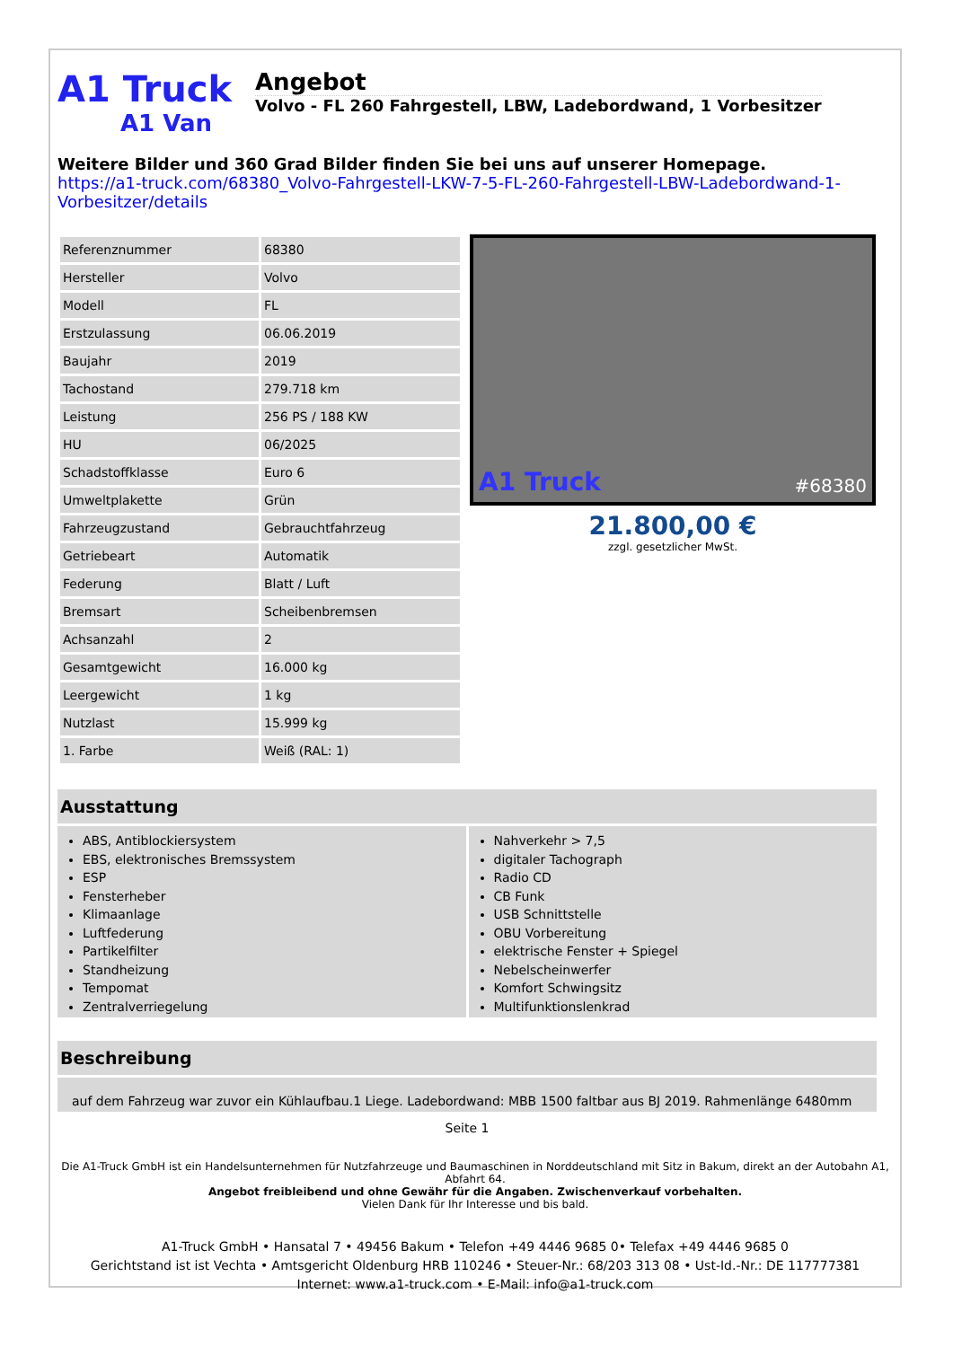A1 Truck
A1 Van
Angebot
Volvo - FL 260 Fahrgestell, LBW, Ladebordwand, 1 Vorbesitzer
Weitere Bilder und 360 Grad Bilder finden Sie bei uns auf unserer Homepage.
https://a1-truck.com/68380_Volvo-Fahrgestell-LKW-7-5-FL-260-Fahrgestell-LBW-Ladebordwand-1-Vorbesitzer/details
| Referenznummer | 68380 |
| Hersteller | Volvo |
| Modell | FL |
| Erstzulassung | 06.06.2019 |
| Baujahr | 2019 |
| Tachostand | 279.718 km |
| Leistung | 256 PS / 188 KW |
| HU | 06/2025 |
| Schadstoffklasse | Euro 6 |
| Umweltplakette | Grün |
| Fahrzeugzustand | Gebrauchtfahrzeug |
| Getriebeart | Automatik |
| Federung | Blatt / Luft |
| Bremsart | Scheibenbremsen |
| Achsanzahl | 2 |
| Gesamtgewicht | 16.000 kg |
| Leergewicht | 1 kg |
| Nutzlast | 15.999 kg |
| 1. Farbe | Weiß (RAL: 1) |
A1 Truck #68380
21.800,00 €
zzgl. gesetzlicher MwSt.
Ausstattung
ABS, Antiblockiersystem
EBS, elektronisches Bremssystem
ESP
Fensterheber
Klimaanlage
Luftfederung
Partikelfilter
Standheizung
Tempomat
Zentralverriegelung
Nahverkehr > 7,5
digitaler Tachograph
Radio CD
CB Funk
USB Schnittstelle
OBU Vorbereitung
elektrische Fenster + Spiegel
Nebelscheinwerfer
Komfort Schwingsitz
Multifunktionslenkrad
Beschreibung
auf dem Fahrzeug war zuvor ein Kühlaufbau.1 Liege. Ladebordwand: MBB 1500 faltbar aus BJ 2019. Rahmenlänge 6480mm
Seite 1
Die A1-Truck GmbH ist ein Handelsunternehmen für Nutzfahrzeuge und Baumaschinen in Norddeutschland mit Sitz in Bakum, direkt an der Autobahn A1, Abfahrt 64.
Angebot freibleibend und ohne Gewähr für die Angaben. Zwischenverkauf vorbehalten.
Vielen Dank für Ihr Interesse und bis bald.
A1-Truck GmbH • Hansatal 7 • 49456 Bakum • Telefon +49 4446 9685 0• Telefax +49 4446 9685 0
Gerichtstand ist ist Vechta • Amtsgericht Oldenburg HRB 110246 • Steuer-Nr.: 68/203 313 08 • Ust-Id.-Nr.: DE 117777381
Internet: www.a1-truck.com • E-Mail: info@a1-truck.com